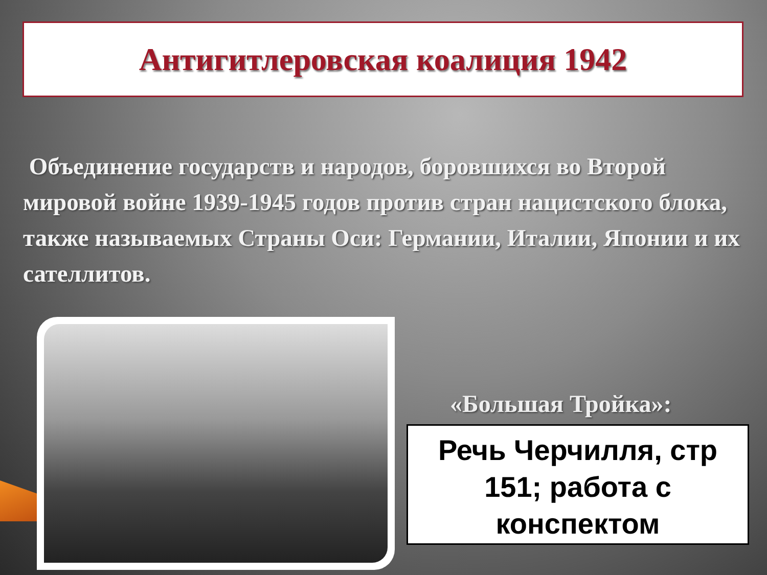Антигитлеровская коалиция 1942
Объединение государств и народов, боровшихся во Второй мировой войне 1939-1945 годов против стран нацистского блока, также называемых Страны Оси: Германии, Италии, Японии и их сателлитов.
«Большая Тройка»:
Речь Черчилля, стр 151; работа с конспектом